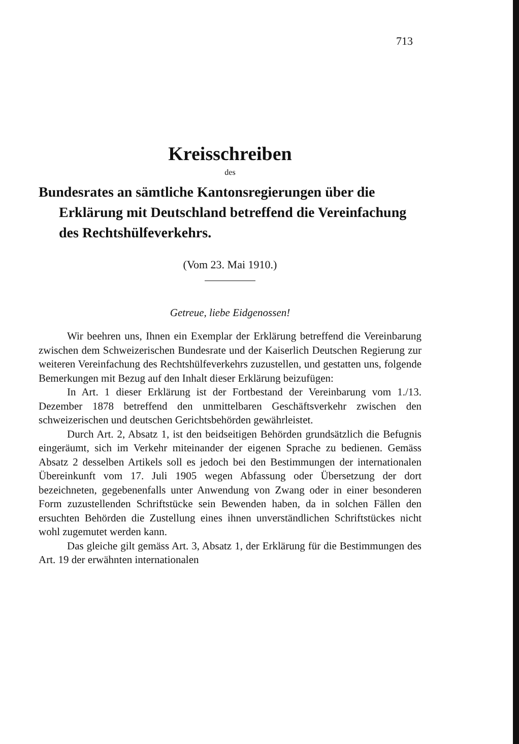713
Kreisschreiben
des
Bundesrates an sämtliche Kantonsregierungen über die Erklärung mit Deutschland betreffend die Vereinfachung des Rechtshülfeverkehrs.
(Vom 23. Mai 1910.)
Getreue, liebe Eidgenossen!
Wir beehren uns, Ihnen ein Exemplar der Erklärung betreffend die Vereinbarung zwischen dem Schweizerischen Bundesrate und der Kaiserlich Deutschen Regierung zur weiteren Vereinfachung des Rechtshülfeverkehrs zuzustellen, und gestatten uns, folgende Bemerkungen mit Bezug auf den Inhalt dieser Erklärung beizufügen:
In Art. 1 dieser Erklärung ist der Fortbestand der Vereinbarung vom 1./13. Dezember 1878 betreffend den unmittelbaren Geschäftsverkehr zwischen den schweizerischen und deutschen Gerichtsbehörden gewährleistet.
Durch Art. 2, Absatz 1, ist den beidseitigen Behörden grundsätzlich die Befugnis eingeräumt, sich im Verkehr miteinander der eigenen Sprache zu bedienen. Gemäss Absatz 2 desselben Artikels soll es jedoch bei den Bestimmungen der internationalen Übereinkunft vom 17. Juli 1905 wegen Abfassung oder Übersetzung der dort bezeichneten, gegebenenfalls unter Anwendung von Zwang oder in einer besonderen Form zuzustellenden Schriftstücke sein Bewenden haben, da in solchen Fällen den ersuchten Behörden die Zustellung eines ihnen unverständlichen Schriftstückes nicht wohl zugemutet werden kann.
Das gleiche gilt gemäss Art. 3, Absatz 1, der Erklärung für die Bestimmungen des Art. 19 der erwähnten internationalen